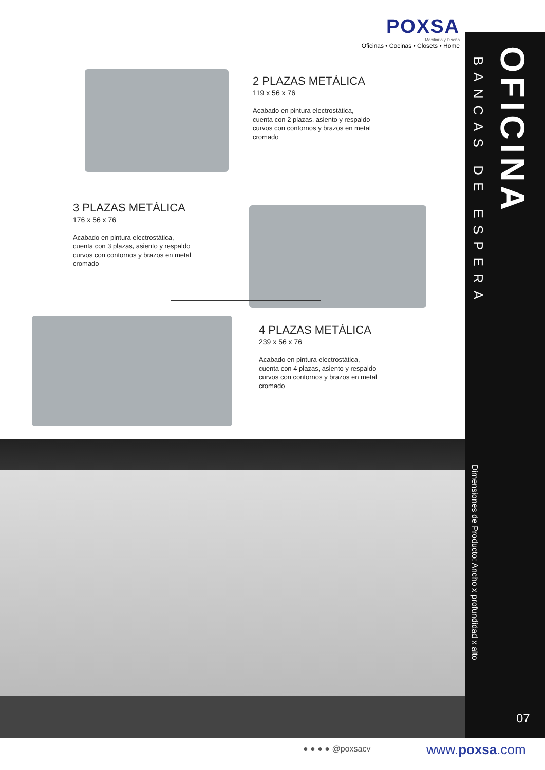POXSA
Mobiliario y Diseño
Oficinas • Cocinas • Closets • Home
2 PLAZAS METÁLICA
119 x 56 x 76
Acabado en pintura electrostática, cuenta con 2 plazas, asiento y respaldo curvos con contornos y brazos en metal cromado
3 PLAZAS METÁLICA
176 x 56 x 76
Acabado en pintura electrostática, cuenta con 3 plazas, asiento y respaldo curvos con contornos y brazos en metal cromado
4 PLAZAS METÁLICA
239 x 56 x 76
Acabado en pintura electrostática, cuenta con 4 plazas, asiento y respaldo curvos con contornos y brazos en metal cromado
OFICINA
BANCAS DE ESPERA
Dimensiones de Producto: Ancho x profundidad x alto
07
● ● ● ● @poxsacv www.poxsa.com